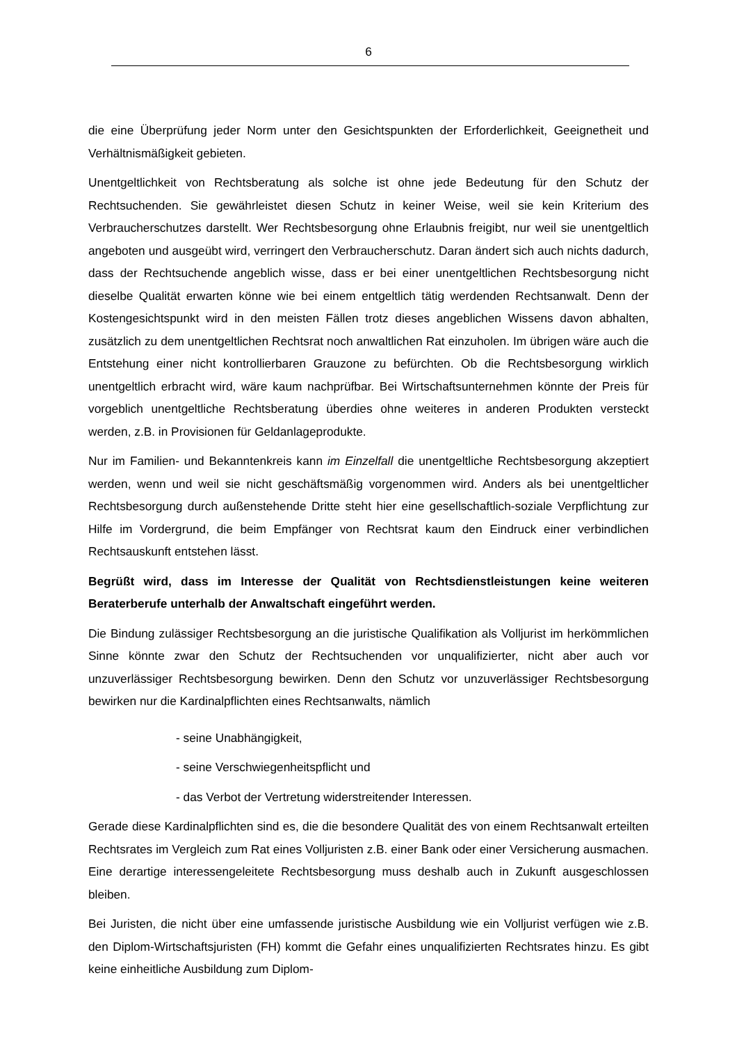6
die eine Überprüfung jeder Norm unter den Gesichtspunkten der Erforderlichkeit, Geeignetheit und Verhältnismäßigkeit gebieten.
Unentgeltlichkeit von Rechtsberatung als solche ist ohne jede Bedeutung für den Schutz der Rechtsuchenden. Sie gewährleistet diesen Schutz in keiner Weise, weil sie kein Kriterium des Verbraucherschutzes darstellt. Wer Rechtsbesorgung ohne Erlaubnis freigibt, nur weil sie unentgeltlich angeboten und ausgeübt wird, verringert den Verbraucherschutz. Daran ändert sich auch nichts dadurch, dass der Rechtsuchende angeblich wisse, dass er bei einer unentgeltlichen Rechtsbesorgung nicht dieselbe Qualität erwarten könne wie bei einem entgeltlich tätig werdenden Rechtsanwalt. Denn der Kostengesichtspunkt wird in den meisten Fällen trotz dieses angeblichen Wissens davon abhalten, zusätzlich zu dem unentgeltlichen Rechtsrat noch anwaltlichen Rat einzuholen. Im übrigen wäre auch die Entstehung einer nicht kontrollierbaren Grauzone zu befürchten. Ob die Rechtsbesorgung wirklich unentgeltlich erbracht wird, wäre kaum nachprüfbar. Bei Wirtschaftsunternehmen könnte der Preis für vorgeblich unentgeltliche Rechtsberatung überdies ohne weiteres in anderen Produkten versteckt werden, z.B. in Provisionen für Geldanlageprodukte.
Nur im Familien- und Bekanntenkreis kann im Einzelfall die unentgeltliche Rechtsbesorgung akzeptiert werden, wenn und weil sie nicht geschäftsmäßig vorgenommen wird. Anders als bei unentgeltlicher Rechtsbesorgung durch außenstehende Dritte steht hier eine gesellschaftlich-soziale Verpflichtung zur Hilfe im Vordergrund, die beim Empfänger von Rechtsrat kaum den Eindruck einer verbindlichen Rechtsauskunft entstehen lässt.
Begrüßt wird, dass im Interesse der Qualität von Rechtsdienstleistungen keine weiteren Beraterberufe unterhalb der Anwaltschaft eingeführt werden.
Die Bindung zulässiger Rechtsbesorgung an die juristische Qualifikation als Volljurist im herkömmlichen Sinne könnte zwar den Schutz der Rechtsuchenden vor unqualifizierter, nicht aber auch vor unzuverlässiger Rechtsbesorgung bewirken. Denn den Schutz vor unzuverlässiger Rechtsbesorgung bewirken nur die Kardinalpflichten eines Rechtsanwalts, nämlich
- seine Unabhängigkeit,
- seine Verschwiegenheitspflicht und
- das Verbot der Vertretung widerstreitender Interessen.
Gerade diese Kardinalpflichten sind es, die die besondere Qualität des von einem Rechtsanwalt erteilten Rechtsrates im Vergleich zum Rat eines Volljuristen z.B. einer Bank oder einer Versicherung ausmachen. Eine derartige interessengeleitete Rechtsbesorgung muss deshalb auch in Zukunft ausgeschlossen bleiben.
Bei Juristen, die nicht über eine umfassende juristische Ausbildung wie ein Volljurist verfügen wie z.B. den Diplom-Wirtschaftsjuristen (FH) kommt die Gefahr eines unqualifizierten Rechtsrates hinzu. Es gibt keine einheitliche Ausbildung zum Diplom-